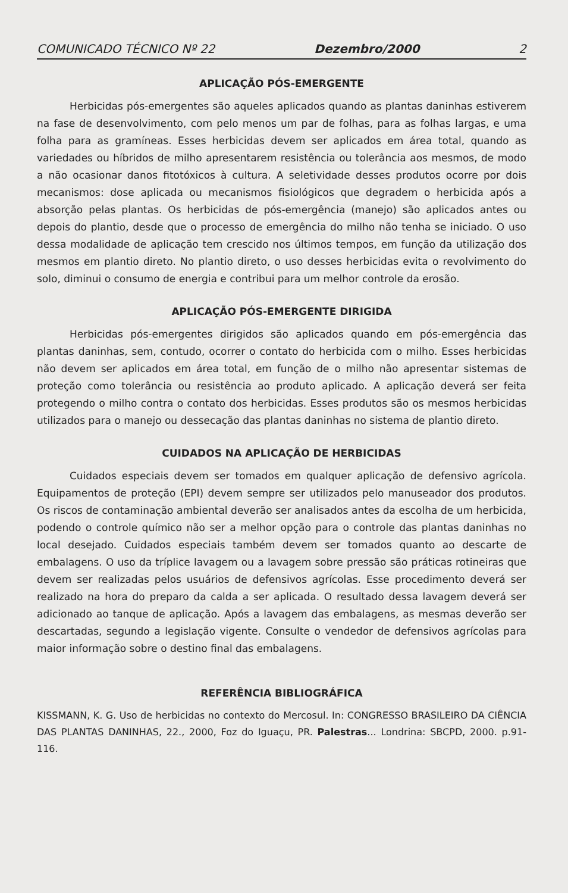COMUNICADO TÉCNICO Nº 22 Dezembro/2000 2
APLICAÇÃO PÓS-EMERGENTE
Herbicidas pós-emergentes são aqueles aplicados quando as plantas daninhas estiverem na fase de desenvolvimento, com pelo menos um par de folhas, para as folhas largas, e uma folha para as gramíneas. Esses herbicidas devem ser aplicados em área total, quando as variedades ou híbridos de milho apresentarem resistência ou tolerância aos mesmos, de modo a não ocasionar danos fitotóxicos à cultura. A seletividade desses produtos ocorre por dois mecanismos: dose aplicada ou mecanismos fisiológicos que degradem o herbicida após a absorção pelas plantas. Os herbicidas de pós-emergência (manejo) são aplicados antes ou depois do plantio, desde que o processo de emergência do milho não tenha se iniciado. O uso dessa modalidade de aplicação tem crescido nos últimos tempos, em função da utilização dos mesmos em plantio direto. No plantio direto, o uso desses herbicidas evita o revolvimento do solo, diminui o consumo de energia e contribui para um melhor controle da erosão.
APLICAÇÃO PÓS-EMERGENTE DIRIGIDA
Herbicidas pós-emergentes dirigidos são aplicados quando em pós-emergência das plantas daninhas, sem, contudo, ocorrer o contato do herbicida com o milho. Esses herbicidas não devem ser aplicados em área total, em função de o milho não apresentar sistemas de proteção como tolerância ou resistência ao produto aplicado. A aplicação deverá ser feita protegendo o milho contra o contato dos herbicidas. Esses produtos são os mesmos herbicidas utilizados para o manejo ou dessecação das plantas daninhas no sistema de plantio direto.
CUIDADOS NA APLICAÇÃO DE HERBICIDAS
Cuidados especiais devem ser tomados em qualquer aplicação de defensivo agrícola. Equipamentos de proteção (EPI) devem sempre ser utilizados pelo manuseador dos produtos. Os riscos de contaminação ambiental deverão ser analisados antes da escolha de um herbicida, podendo o controle químico não ser a melhor opção para o controle das plantas daninhas no local desejado. Cuidados especiais também devem ser tomados quanto ao descarte de embalagens. O uso da tríplice lavagem ou a lavagem sobre pressão são práticas rotineiras que devem ser realizadas pelos usuários de defensivos agrícolas. Esse procedimento deverá ser realizado na hora do preparo da calda a ser aplicada. O resultado dessa lavagem deverá ser adicionado ao tanque de aplicação. Após a lavagem das embalagens, as mesmas deverão ser descartadas, segundo a legislação vigente. Consulte o vendedor de defensivos agrícolas para maior informação sobre o destino final das embalagens.
REFERÊNCIA BIBLIOGRÁFICA
KISSMANN, K. G. Uso de herbicidas no contexto do Mercosul. In: CONGRESSO BRASILEIRO DA CIÊNCIA DAS PLANTAS DANINHAS, 22., 2000, Foz do Iguaçu, PR. Palestras... Londrina: SBCPD, 2000. p.91-116.